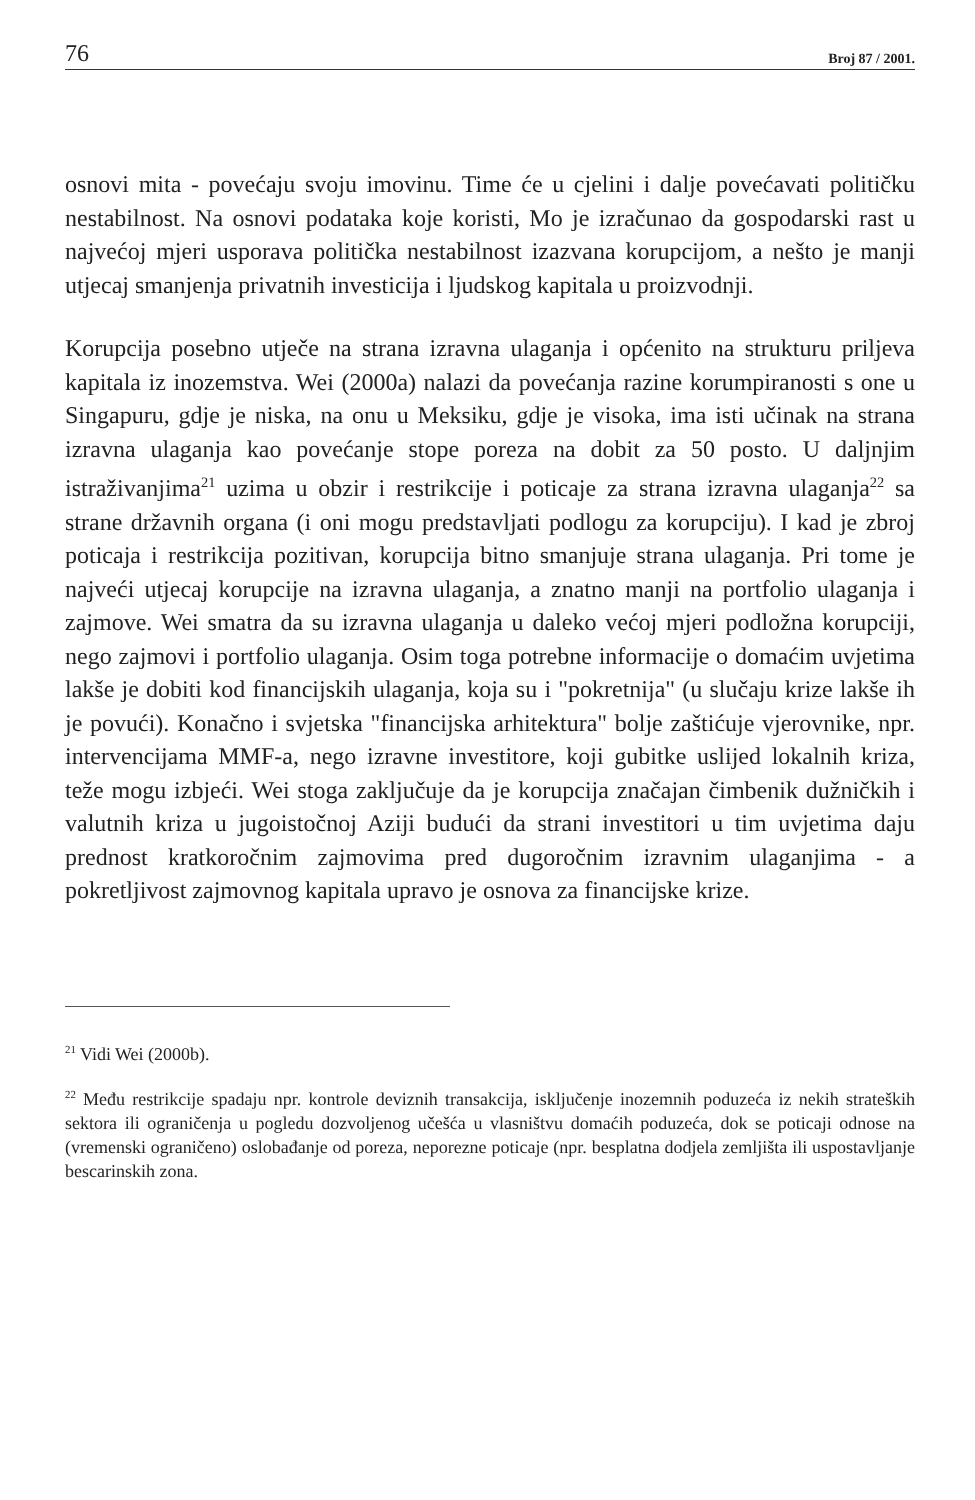76 Broj 87 / 2001.
osnovi mita - povećaju svoju imovinu. Time će u cjelini i dalje povećavati političku nestabilnost. Na osnovi podataka koje koristi, Mo je izračunao da gospodarski rast u najvećoj mjeri usporava politička nestabilnost izazvana korupcijom, a nešto je manji utjecaj smanjenja privatnih investicija i ljudskog kapitala u proizvodnji.
Korupcija posebno utječe na strana izravna ulaganja i općenito na strukturu priljeva kapitala iz inozemstva. Wei (2000a) nalazi da povećanja razine korumpiranosti s one u Singapuru, gdje je niska, na onu u Meksiku, gdje je visoka, ima isti učinak na strana izravna ulaganja kao povećanje stope poreza na dobit za 50 posto. U daljnjim istraživanjima<sup>21</sup> uzima u obzir i restrikcije i poticaje za strana izravna ulaganja<sup>22</sup> sa strane državnih organa (i oni mogu predstavljati podlogu za korupciju). I kad je zbroj poticaja i restrikcija pozitivan, korupcija bitno smanjuje strana ulaganja. Pri tome je najveći utjecaj korupcije na izravna ulaganja, a znatno manji na portfolio ulaganja i zajmove. Wei smatra da su izravna ulaganja u daleko većoj mjeri podložna korupciji, nego zajmovi i portfolio ulaganja. Osim toga potrebne informacije o domaćim uvjetima lakše je dobiti kod financijskih ulaganja, koja su i "pokretnija" (u slučaju krize lakše ih je povući). Konačno i svjetska "financijska arhitektura" bolje zaštićuje vjerovnike, npr. intervencijama MMF-a, nego izravne investitore, koji gubitke uslijed lokalnih kriza, teže mogu izbjeći. Wei stoga zaključuje da je korupcija značajan čimbenik dužničkih i valutnih kriza u jugoistočnoj Aziji budući da strani investitori u tim uvjetima daju prednost kratkoročnim zajmovima pred dugoročnim izravnim ulaganjima - a pokretljivost zajmovnog kapitala upravo je osnova za financijske krize.
<sup>21</sup> Vidi Wei (2000b).
<sup>22</sup> Među restrikcije spadaju npr. kontrole deviznih transakcija, isključenje inozemnih poduzeća iz nekih strateških sektora ili ograničenja u pogledu dozvoljenog učešća u vlasništvu domaćih poduzeća, dok se poticaji odnose na (vremenski ograničeno) oslobađanje od poreza, neporezne poticaje (npr. besplatna dodjela zemljišta ili uspostavljanje bescarinskih zona.